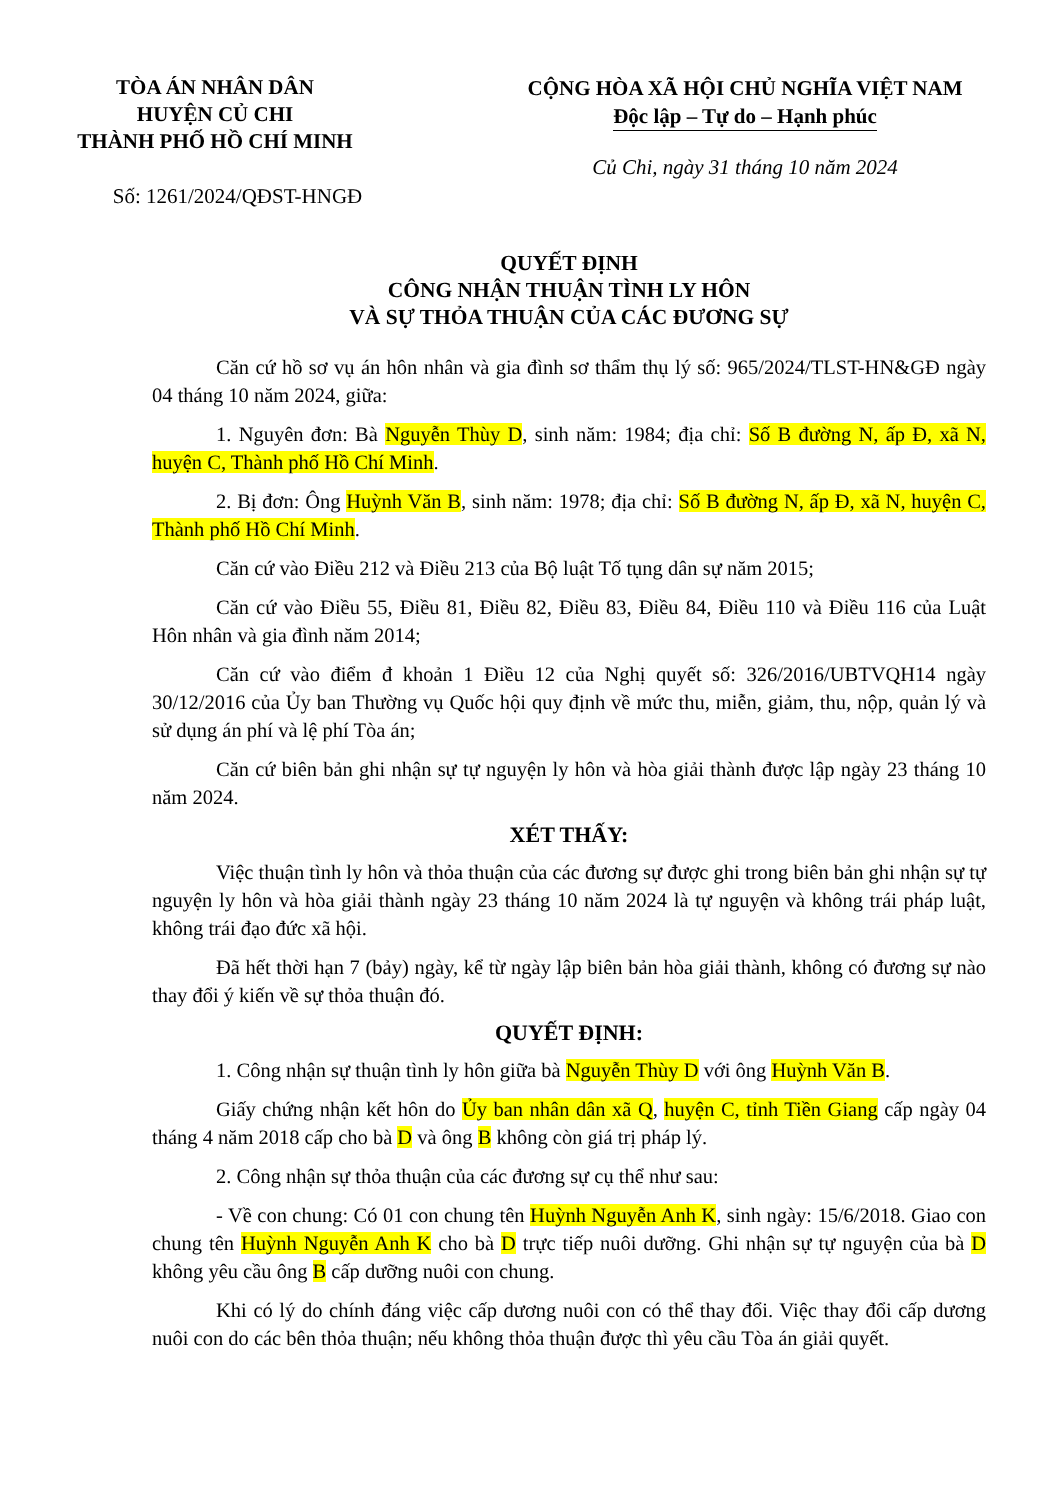TÒA ÁN NHÂN DÂN
HUYỆN CỦ CHI
THÀNH PHỐ HỒ CHÍ MINH
Số: 1261/2024/QĐST-HNGĐ
CỘNG HÒA XÃ HỘI CHỦ NGHĨA VIỆT NAM
Độc lập – Tự do – Hạnh phúc
Củ Chi, ngày 31 tháng 10 năm 2024
QUYẾT ĐỊNH
CÔNG NHẬN THUẬN TÌNH LY HÔN
VÀ SỰ THỎA THUẬN CỦA CÁC ĐƯƠNG SỰ
Căn cứ hồ sơ vụ án hôn nhân và gia đình sơ thẩm thụ lý số: 965/2024/TLST-HN&GĐ ngày 04 tháng 10 năm 2024, giữa:
1. Nguyên đơn: Bà Nguyễn Thùy D, sinh năm: 1984; địa chỉ: Số B đường N, ấp Đ, xã N, huyện C, Thành phố Hồ Chí Minh.
2. Bị đơn: Ông Huỳnh Văn B, sinh năm: 1978; địa chỉ: Số B đường N, ấp Đ, xã N, huyện C, Thành phố Hồ Chí Minh.
Căn cứ vào Điều 212 và Điều 213 của Bộ luật Tố tụng dân sự năm 2015;
Căn cứ vào Điều 55, Điều 81, Điều 82, Điều 83, Điều 84, Điều 110 và Điều 116 của Luật Hôn nhân và gia đình năm 2014;
Căn cứ vào điểm đ khoản 1 Điều 12 của Nghị quyết số: 326/2016/UBTVQH14 ngày 30/12/2016 của Ủy ban Thường vụ Quốc hội quy định về mức thu, miễn, giảm, thu, nộp, quản lý và sử dụng án phí và lệ phí Tòa án;
Căn cứ biên bản ghi nhận sự tự nguyện ly hôn và hòa giải thành được lập ngày 23 tháng 10 năm 2024.
XÉT THẤY:
Việc thuận tình ly hôn và thỏa thuận của các đương sự được ghi trong biên bản ghi nhận sự tự nguyện ly hôn và hòa giải thành ngày 23 tháng 10 năm 2024 là tự nguyện và không trái pháp luật, không trái đạo đức xã hội.
Đã hết thời hạn 7 (bảy) ngày, kể từ ngày lập biên bản hòa giải thành, không có đương sự nào thay đổi ý kiến về sự thỏa thuận đó.
QUYẾT ĐỊNH:
1. Công nhận sự thuận tình ly hôn giữa bà Nguyễn Thùy D với ông Huỳnh Văn B.
Giấy chứng nhận kết hôn do Ủy ban nhân dân xã Q, huyện C, tỉnh Tiền Giang cấp ngày 04 tháng 4 năm 2018 cấp cho bà D và ông B không còn giá trị pháp lý.
2. Công nhận sự thỏa thuận của các đương sự cụ thể như sau:
- Về con chung: Có 01 con chung tên Huỳnh Nguyễn Anh K, sinh ngày: 15/6/2018. Giao con chung tên Huỳnh Nguyễn Anh K cho bà D trực tiếp nuôi dưỡng. Ghi nhận sự tự nguyện của bà D không yêu cầu ông B cấp dưỡng nuôi con chung.
Khi có lý do chính đáng việc cấp dương nuôi con có thể thay đổi. Việc thay đổi cấp dương nuôi con do các bên thỏa thuận; nếu không thỏa thuận được thì yêu cầu Tòa án giải quyết.